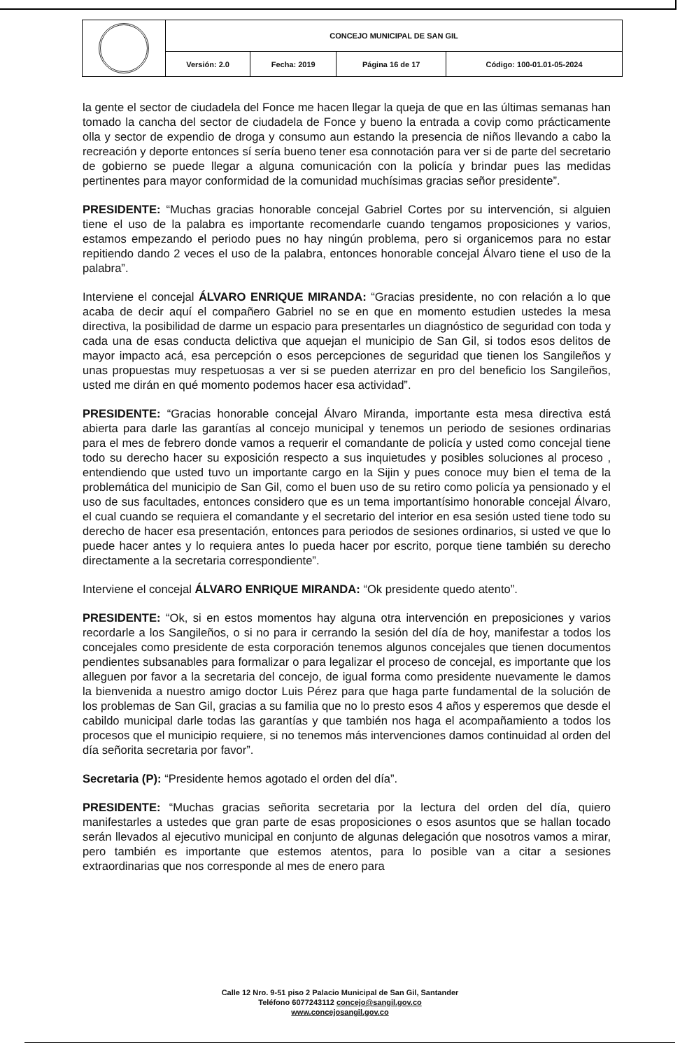| | CONCEJO MUNICIPAL DE SAN GIL | | | |
| | Versión: 2.0 | Fecha: 2019 | Página 16 de 17 | Código: 100-01.01-05-2024 |
la gente el sector de ciudadela del Fonce me hacen llegar la queja de que en las últimas semanas han tomado la cancha del sector de ciudadela de Fonce y bueno la entrada a covip como prácticamente olla y sector de expendio de droga y consumo aun estando la presencia de niños llevando a cabo la recreación y deporte entonces sí sería bueno tener esa connotación para ver si de parte del secretario de gobierno se puede llegar a alguna comunicación con la policía y brindar pues las medidas pertinentes para mayor conformidad de la comunidad muchísimas gracias señor presidente”.
PRESIDENTE: “Muchas gracias honorable concejal Gabriel Cortes por su intervención, si alguien tiene el uso de la palabra es importante recomendarle cuando tengamos proposiciones y varios, estamos empezando el periodo pues no hay ningún problema, pero si organicemos para no estar repitiendo dando 2 veces el uso de la palabra, entonces honorable concejal Álvaro tiene el uso de la palabra”.
Interviene el concejal ÁLVARO ENRIQUE MIRANDA: “Gracias presidente, no con relación a lo que acaba de decir aquí el compañero Gabriel no se en que en momento estudien ustedes la mesa directiva, la posibilidad de darme un espacio para presentarles un diagnóstico de seguridad con toda y cada una de esas conducta delictiva que aquejan el municipio de San Gil, si todos esos delitos de mayor impacto acá, esa percepción o esos percepciones de seguridad que tienen los Sangileños y unas propuestas muy respetuosas a ver si se pueden aterrizar en pro del beneficio los Sangileños, usted me dirán en qué momento podemos hacer esa actividad”.
PRESIDENTE: “Gracias honorable concejal Álvaro Miranda, importante esta mesa directiva está abierta para darle las garantías al concejo municipal y tenemos un periodo de sesiones ordinarias para el mes de febrero donde vamos a requerir el comandante de policía y usted como concejal tiene todo su derecho hacer su exposición respecto a sus inquietudes y posibles soluciones al proceso , entendiendo que usted tuvo un importante cargo en la Sijin y pues conoce muy bien el tema de la problemática del municipio de San Gil, como el buen uso de su retiro como policía ya pensionado y el uso de sus facultades, entonces considero que es un tema importantísimo honorable concejal Álvaro, el cual cuando se requiera el comandante y el secretario del interior en esa sesión usted tiene todo su derecho de hacer esa presentación, entonces para periodos de sesiones ordinarios, si usted ve que lo puede hacer antes y lo requiera antes lo pueda hacer por escrito, porque tiene también su derecho directamente a la secretaria correspondiente”.
Interviene el concejal ÁLVARO ENRIQUE MIRANDA: “Ok presidente quedo atento”.
PRESIDENTE: “Ok, si en estos momentos hay alguna otra intervención en preposiciones y varios recordarle a los Sangileños, o si no para ir cerrando la sesión del día de hoy, manifestar a todos los concejales como presidente de esta corporación tenemos algunos concejales que tienen documentos pendientes subsanables para formalizar o para legalizar el proceso de concejal, es importante que los alleguen por favor a la secretaria del concejo, de igual forma como presidente nuevamente le damos la bienvenida a nuestro amigo doctor Luis Pérez para que haga parte fundamental de la solución de los problemas de San Gil, gracias a su familia que no lo presto esos 4 años y esperemos que desde el cabildo municipal darle todas las garantías y que también nos haga el acompañamiento a todos los procesos que el municipio requiere, si no tenemos más intervenciones damos continuidad al orden del día señorita secretaria por favor”.
Secretaria (P): “Presidente hemos agotado el orden del día”.
PRESIDENTE: “Muchas gracias señorita secretaria por la lectura del orden del día, quiero manifestarles a ustedes que gran parte de esas proposiciones o esos asuntos que se hallan tocado serán llevados al ejecutivo municipal en conjunto de algunas delegación que nosotros vamos a mirar, pero también es importante que estemos atentos, para lo posible van a citar a sesiones extraordinarias que nos corresponde al mes de enero para
Calle 12 Nro. 9-51 piso 2 Palacio Municipal de San Gil, Santander
Teléfono 6077243112 concejo@sangil.gov.co
www.concejosangil.gov.co